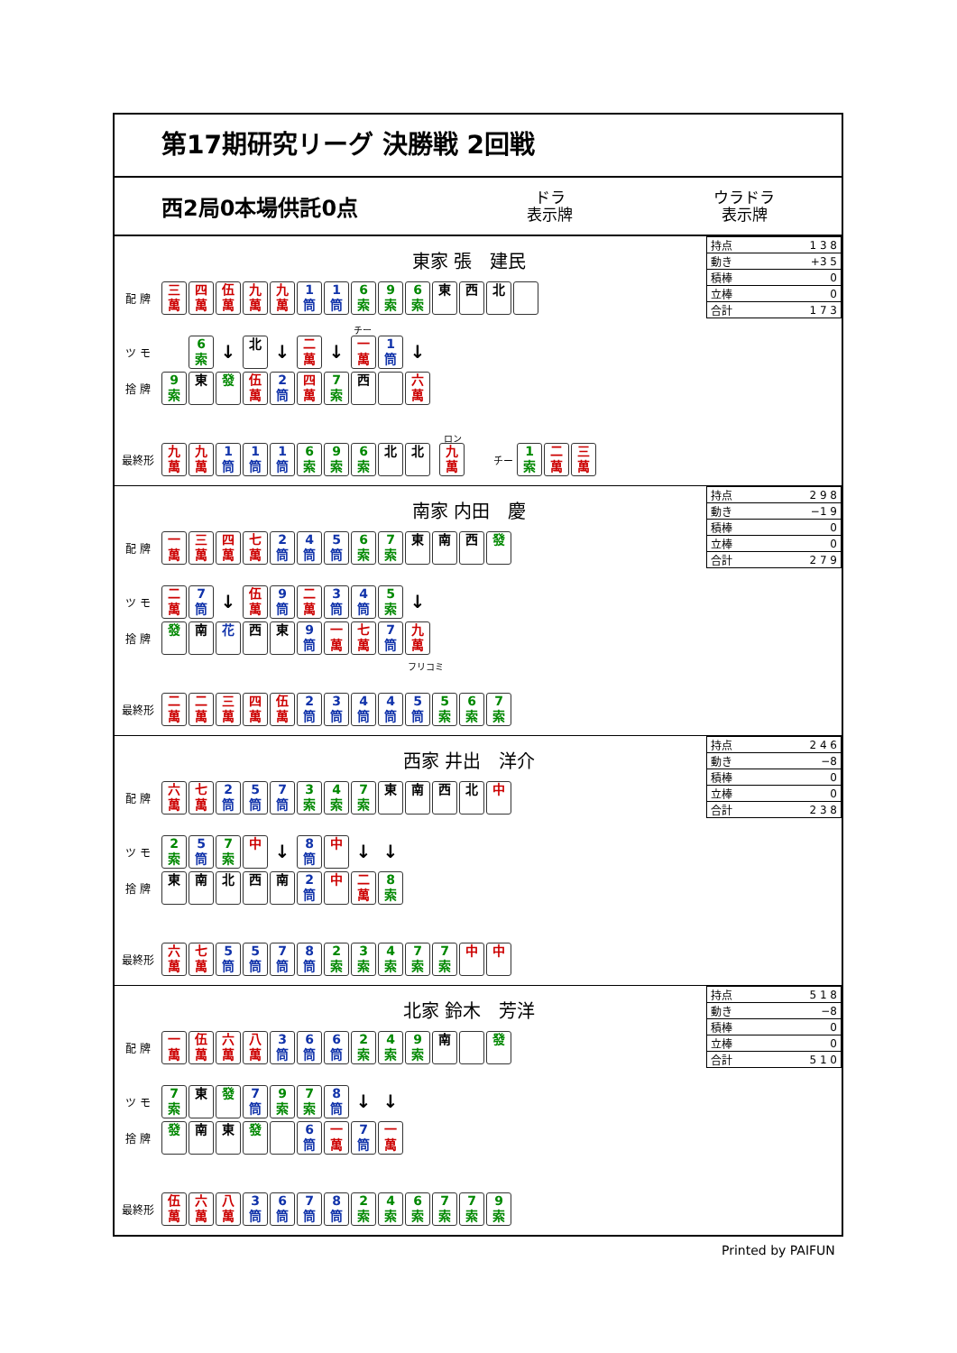第17期研究リーグ 決勝戦 2回戦
西2局0本場供託0点
ドラ
表示牌
ウラドラ
表示牌
東家 張　建民
| 持点 | 1 3 8 |
| 動き | +3 5 |
| 積棒 | 0 |
| 立棒 | 0 |
| 合計 | 1 7 3 |
配 牌 三
萬 四
萬 伍
萬 九
萬 九
萬 1
筒 1
筒 6
索 9
索 6
索 東 西 北
チー
ツ モ 6
索 ↓ 北 ↓ 二
萬 ↓ 一
萬 1
筒 ↓
捨 牌 9
索 東 發 伍
萬 2
筒 四
萬 7
索 西 六
萬
ロン
最終形 九
萬 九
萬 1
筒 1
筒 1
筒 6
索 9
索 6
索 北 北 九
萬 チー 1
索 二
萬 三
萬
南家 内田　慶
| 持点 | 2 9 8 |
| 動き | −1 9 |
| 積棒 | 0 |
| 立棒 | 0 |
| 合計 | 2 7 9 |
配 牌 一
萬 三
萬 四
萬 七
萬 2
筒 4
筒 5
筒 6
索 7
索 東 南 西 發
ツ モ 二
萬 7
筒 ↓ 伍
萬 9
筒 二
萬 3
筒 4
筒 5
索 ↓
捨 牌 發 南 花 西 東 9
筒 一
萬 七
萬 7
筒 九
萬
フリコミ
最終形 二
萬 二
萬 三
萬 四
萬 伍
萬 2
筒 3
筒 4
筒 4
筒 5
筒 5
索 6
索 7
索
西家 井出　洋介
| 持点 | 2 4 6 |
| 動き | −8 |
| 積棒 | 0 |
| 立棒 | 0 |
| 合計 | 2 3 8 |
配 牌 六
萬 七
萬 2
筒 5
筒 7
筒 3
索 4
索 7
索 東南西北 中
ツ モ 2
索 5
筒 7
索 中 ↓ 8
筒 中 ↓ ↓
捨 牌 東南北西南 2
筒 中 二
萬 8
索
最終形 六
萬 七
萬 5
筒 5
筒 7
筒 8
筒 2
索 3
索 4
索 7
索 7
索 中 中
北家 鈴木　芳洋
| 持点 | 5 1 8 |
| 動き | −8 |
| 積棒 | 0 |
| 立棒 | 0 |
| 合計 | 5 1 0 |
配 牌 一
萬 伍
萬 六
萬 八
萬 3
筒 6
筒 6
筒 2
索 4
索 9
索 南 發
ツ モ 7
索 東 發 7
筒 9
索 7
索 8
筒 ↓ ↓
捨 牌 發 南 東 發 6
筒 一
萬 7
筒 一
萬
最終形 伍
萬 六
萬 八
萬 3
筒 6
筒 7
筒 8
筒 2
索 4
索 6
索 7
索 7
索 9
索
Printed by PAIFUN